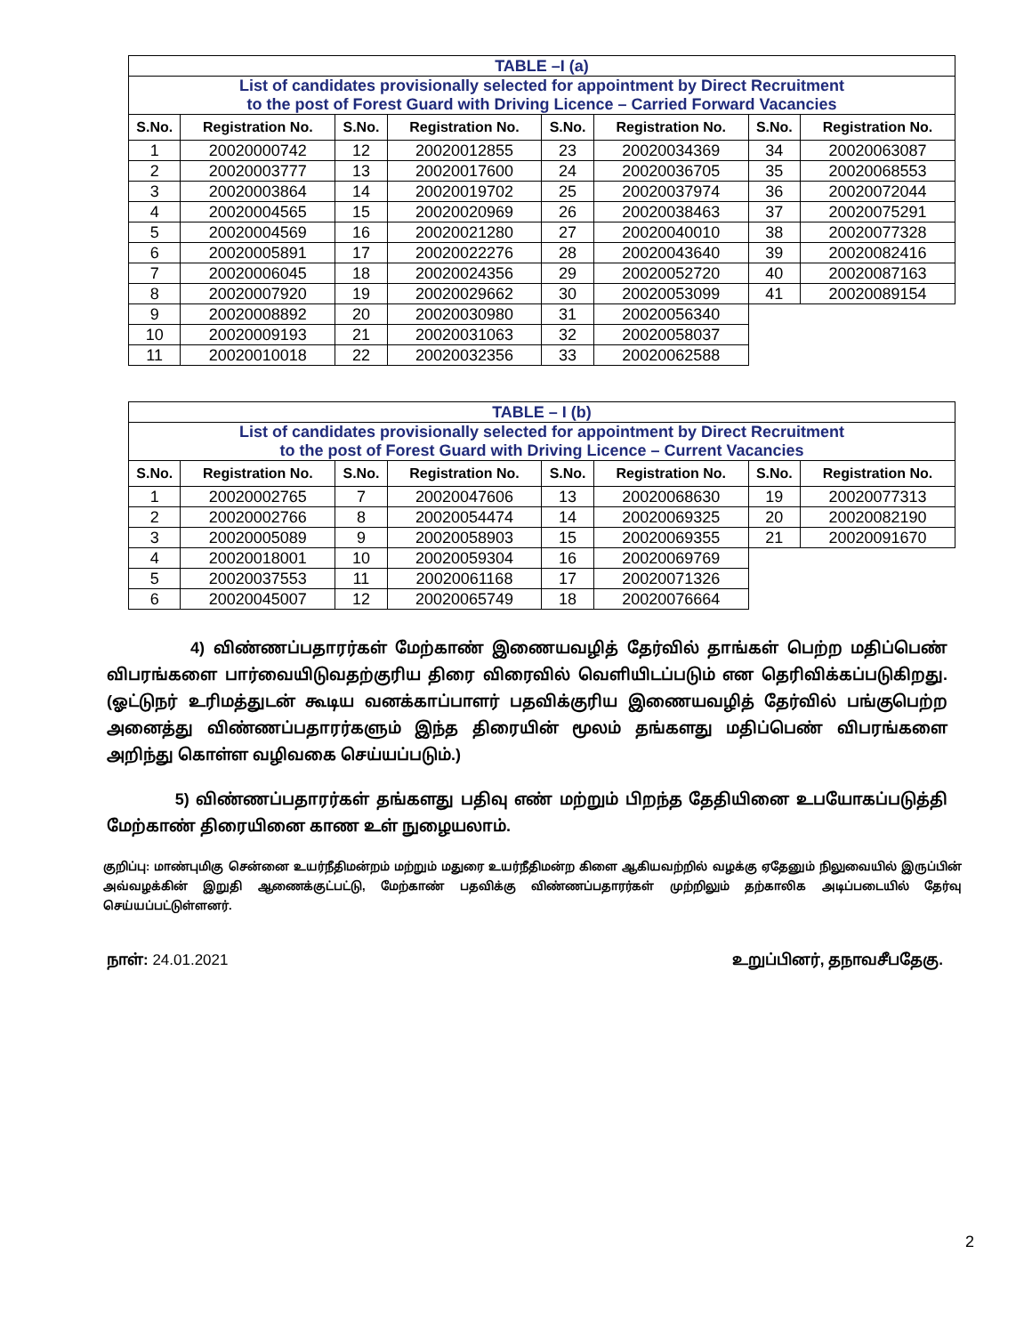| TABLE –I (a) | | | | | | | |
| --- | --- | --- | --- | --- | --- | --- | --- |
| List of candidates provisionally selected for appointment by Direct Recruitment to the post of Forest Guard with Driving Licence – Carried Forward Vacancies | | | | | | | |
| S.No. | Registration No. | S.No. | Registration No. | S.No. | Registration No. | S.No. | Registration No. |
| 1 | 20020000742 | 12 | 20020012855 | 23 | 20020034369 | 34 | 20020063087 |
| 2 | 20020003777 | 13 | 20020017600 | 24 | 20020036705 | 35 | 20020068553 |
| 3 | 20020003864 | 14 | 20020019702 | 25 | 20020037974 | 36 | 20020072044 |
| 4 | 20020004565 | 15 | 20020020969 | 26 | 20020038463 | 37 | 20020075291 |
| 5 | 20020004569 | 16 | 20020021280 | 27 | 20020040010 | 38 | 20020077328 |
| 6 | 20020005891 | 17 | 20020022276 | 28 | 20020043640 | 39 | 20020082416 |
| 7 | 20020006045 | 18 | 20020024356 | 29 | 20020052720 | 40 | 20020087163 |
| 8 | 20020007920 | 19 | 20020029662 | 30 | 20020053099 | 41 | 20020089154 |
| 9 | 20020008892 | 20 | 20020030980 | 31 | 20020056340 | | |
| 10 | 20020009193 | 21 | 20020031063 | 32 | 20020058037 | | |
| 11 | 20020010018 | 22 | 20020032356 | 33 | 20020062588 | | |
| TABLE – I (b) | | | | | | | |
| --- | --- | --- | --- | --- | --- | --- | --- |
| List of candidates provisionally selected for appointment by Direct Recruitment to the post of Forest Guard with Driving Licence – Current Vacancies | | | | | | | |
| S.No. | Registration No. | S.No. | Registration No. | S.No. | Registration No. | S.No. | Registration No. |
| 1 | 20020002765 | 7 | 20020047606 | 13 | 20020068630 | 19 | 20020077313 |
| 2 | 20020002766 | 8 | 20020054474 | 14 | 20020069325 | 20 | 20020082190 |
| 3 | 20020005089 | 9 | 20020058903 | 15 | 20020069355 | 21 | 20020091670 |
| 4 | 20020018001 | 10 | 20020059304 | 16 | 20020069769 | | |
| 5 | 20020037553 | 11 | 20020061168 | 17 | 20020071326 | | |
| 6 | 20020045007 | 12 | 20020065749 | 18 | 20020076664 | | |
4) விண்ணப்பதாரர்கள் மேற்காண் இணையவழித் தேர்வில் தாங்கள் பெற்ற மதிப்பெண் விபரங்களை பார்வையிடுவதற்குரிய திரை விரைவில் வெளியிடப்படும் என தெரிவிக்கப்படுகிறது. (ஓட்டுநர் உரிமத்துடன் கூடிய வனக்காப்பாளர் பதவிக்குரிய இணையவழித் தேர்வில் பங்குபெற்ற அனைத்து விண்ணப்பதாரர்களும் இந்த திரையின் மூலம் தங்களது மதிப்பெண் விபரங்களை அறிந்து கொள்ள வழிவகை செய்யப்படும்.)
5) விண்ணப்பதாரர்கள் தங்களது பதிவு எண் மற்றும் பிறந்த தேதியினை உபயோகப்படுத்தி மேற்காண் திரையினை காண உள் நுழையலாம்.
குறிப்பு: மாண்புமிகு சென்னை உயர்நீதிமன்றம் மற்றும் மதுரை உயர்நீதிமன்ற கிளை ஆகியவற்றில் வழக்கு ஏதேனும் நிலுவையில் இருப்பின் அவ்வழக்கின் இறுதி ஆணைக்குட்பட்டு, மேற்காண் பதவிக்கு விண்ணப்பதாரர்கள் முற்றிலும் தற்காலிக அடிப்படையில் தேர்வு செய்யப்பட்டுள்ளனர்.
நாள்: 24.01.2021 உறுப்பினர், தநாவசீபதேகு.
2